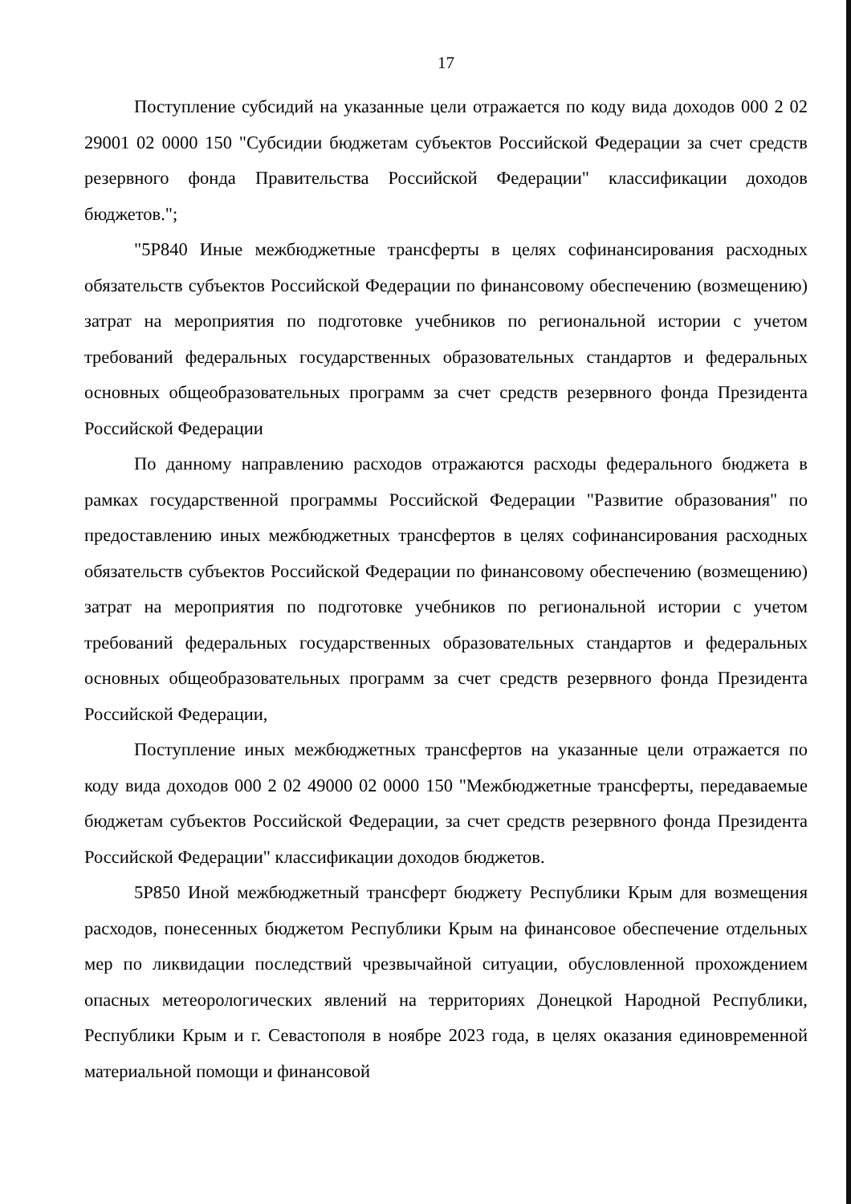17
Поступление субсидий на указанные цели отражается по коду вида доходов 000 2 02 29001 02 0000 150 "Субсидии бюджетам субъектов Российской Федерации за счет средств резервного фонда Правительства Российской Федерации" классификации доходов бюджетов.";
"5Р840 Иные межбюджетные трансферты в целях софинансирования расходных обязательств субъектов Российской Федерации по финансовому обеспечению (возмещению) затрат на мероприятия по подготовке учебников по региональной истории с учетом требований федеральных государственных образовательных стандартов и федеральных основных общеобразовательных программ за счет средств резервного фонда Президента Российской Федерации
По данному направлению расходов отражаются расходы федерального бюджета в рамках государственной программы Российской Федерации "Развитие образования" по предоставлению иных межбюджетных трансфертов в целях софинансирования расходных обязательств субъектов Российской Федерации по финансовому обеспечению (возмещению) затрат на мероприятия по подготовке учебников по региональной истории с учетом требований федеральных государственных образовательных стандартов и федеральных основных общеобразовательных программ за счет средств резервного фонда Президента Российской Федерации,
Поступление иных межбюджетных трансфертов на указанные цели отражается по коду вида доходов 000 2 02 49000 02 0000 150 "Межбюджетные трансферты, передаваемые бюджетам субъектов Российской Федерации, за счет средств резервного фонда Президента Российской Федерации" классификации доходов бюджетов.
5Р850 Иной межбюджетный трансферт бюджету Республики Крым для возмещения расходов, понесенных бюджетом Республики Крым на финансовое обеспечение отдельных мер по ликвидации последствий чрезвычайной ситуации, обусловленной прохождением опасных метеорологических явлений на территориях Донецкой Народной Республики, Республики Крым и г. Севастополя в ноябре 2023 года, в целях оказания единовременной материальной помощи и финансовой